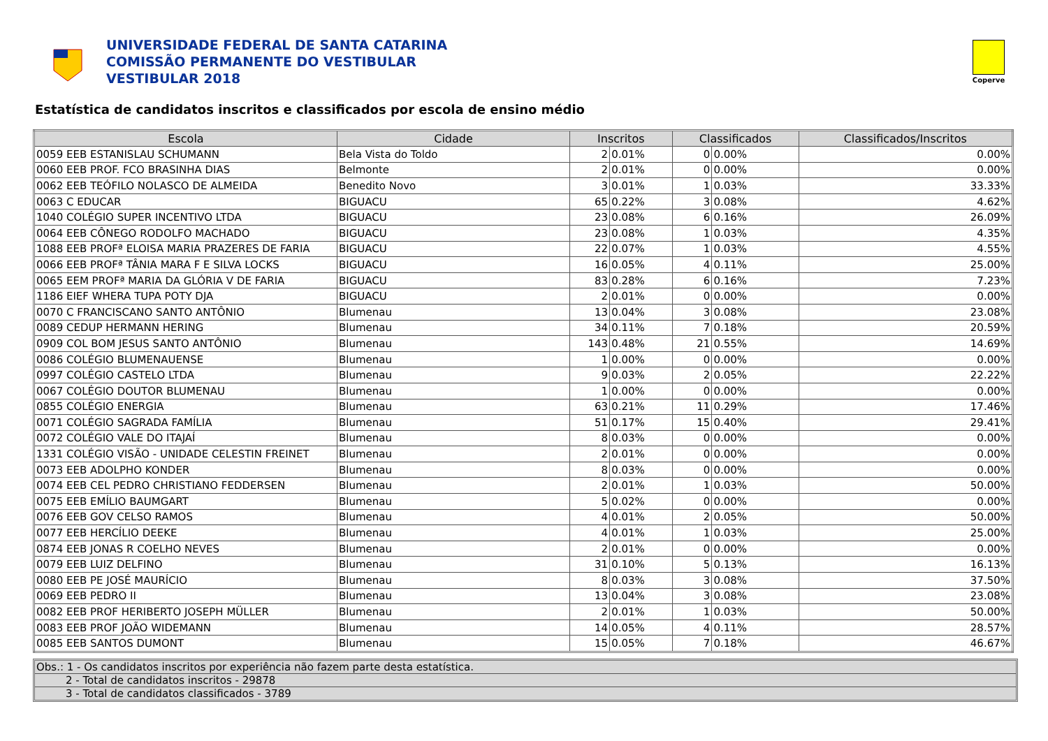UNIVERSIDADE FEDERAL DE SANTA CATARINA
COMISSÃO PERMANENTE DO VESTIBULAR
VESTIBULAR 2018
Coperve
Estatística de candidatos inscritos e classificados por escola de ensino médio
| Escola | Cidade | Inscritos | | Classificados | | Classificados/Inscritos |
| --- | --- | --- | --- | --- | --- | --- |
| 0059 EEB ESTANISLAU SCHUMANN | Bela Vista do Toldo | 2 | 0.01% | 0 | 0.00% | 0.00% |
| 0060 EEB PROF. FCO BRASINHA DIAS | Belmonte | 2 | 0.01% | 0 | 0.00% | 0.00% |
| 0062 EEB TEÓFILO NOLASCO DE ALMEIDA | Benedito Novo | 3 | 0.01% | 1 | 0.03% | 33.33% |
| 0063 C EDUCAR | BIGUACU | 65 | 0.22% | 3 | 0.08% | 4.62% |
| 1040 COLÉGIO SUPER INCENTIVO LTDA | BIGUACU | 23 | 0.08% | 6 | 0.16% | 26.09% |
| 0064 EEB CÔNEGO RODOLFO MACHADO | BIGUACU | 23 | 0.08% | 1 | 0.03% | 4.35% |
| 1088 EEB PROFª ELOISA MARIA PRAZERES DE FARIA | BIGUACU | 22 | 0.07% | 1 | 0.03% | 4.55% |
| 0066 EEB PROFª TÂNIA MARA F E SILVA LOCKS | BIGUACU | 16 | 0.05% | 4 | 0.11% | 25.00% |
| 0065 EEM PROFª MARIA DA GLÓRIA V DE FARIA | BIGUACU | 83 | 0.28% | 6 | 0.16% | 7.23% |
| 1186 EIEF WHERA TUPA POTY DJA | BIGUACU | 2 | 0.01% | 0 | 0.00% | 0.00% |
| 0070 C FRANCISCANO SANTO ANTÔNIO | Blumenau | 13 | 0.04% | 3 | 0.08% | 23.08% |
| 0089 CEDUP HERMANN HERING | Blumenau | 34 | 0.11% | 7 | 0.18% | 20.59% |
| 0909 COL BOM JESUS SANTO ANTÔNIO | Blumenau | 143 | 0.48% | 21 | 0.55% | 14.69% |
| 0086 COLÉGIO BLUMENAUENSE | Blumenau | 1 | 0.00% | 0 | 0.00% | 0.00% |
| 0997 COLÉGIO CASTELO LTDA | Blumenau | 9 | 0.03% | 2 | 0.05% | 22.22% |
| 0067 COLÉGIO DOUTOR BLUMENAU | Blumenau | 1 | 0.00% | 0 | 0.00% | 0.00% |
| 0855 COLÉGIO ENERGIA | Blumenau | 63 | 0.21% | 11 | 0.29% | 17.46% |
| 0071 COLÉGIO SAGRADA FAMÍLIA | Blumenau | 51 | 0.17% | 15 | 0.40% | 29.41% |
| 0072 COLÉGIO VALE DO ITAJAÍ | Blumenau | 8 | 0.03% | 0 | 0.00% | 0.00% |
| 1331 COLÉGIO VISÃO - UNIDADE CELESTIN FREINET | Blumenau | 2 | 0.01% | 0 | 0.00% | 0.00% |
| 0073 EEB ADOLPHO KONDER | Blumenau | 8 | 0.03% | 0 | 0.00% | 0.00% |
| 0074 EEB CEL PEDRO CHRISTIANO FEDDERSEN | Blumenau | 2 | 0.01% | 1 | 0.03% | 50.00% |
| 0075 EEB EMÍLIO BAUMGART | Blumenau | 5 | 0.02% | 0 | 0.00% | 0.00% |
| 0076 EEB GOV CELSO RAMOS | Blumenau | 4 | 0.01% | 2 | 0.05% | 50.00% |
| 0077 EEB HERCÍLIO DEEKE | Blumenau | 4 | 0.01% | 1 | 0.03% | 25.00% |
| 0874 EEB JONAS R COELHO NEVES | Blumenau | 2 | 0.01% | 0 | 0.00% | 0.00% |
| 0079 EEB LUIZ DELFINO | Blumenau | 31 | 0.10% | 5 | 0.13% | 16.13% |
| 0080 EEB PE JOSÉ MAURÍCIO | Blumenau | 8 | 0.03% | 3 | 0.08% | 37.50% |
| 0069 EEB PEDRO II | Blumenau | 13 | 0.04% | 3 | 0.08% | 23.08% |
| 0082 EEB PROF HERIBERTO JOSEPH MÜLLER | Blumenau | 2 | 0.01% | 1 | 0.03% | 50.00% |
| 0083 EEB PROF JOÃO WIDEMANN | Blumenau | 14 | 0.05% | 4 | 0.11% | 28.57% |
| 0085 EEB SANTOS DUMONT | Blumenau | 15 | 0.05% | 7 | 0.18% | 46.67% |
Obs.: 1 - Os candidatos inscritos por experiência não fazem parte desta estatística.
2 - Total de candidatos inscritos - 29878
3 - Total de candidatos classificados - 3789